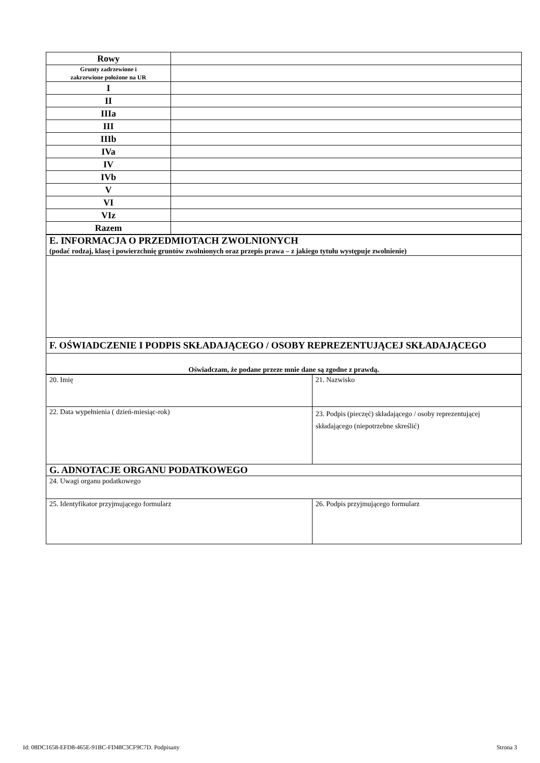| Rowy | |
| Grunty zadrzewione i zakrzewione położone na UR | |
| I | |
| II | |
| IIIa | |
| III | |
| IIIb | |
| IVa | |
| IV | |
| IVb | |
| V | |
| VI | |
| VIz | |
| Razem | |
| E. INFORMACJA O PRZEDMIOTACH ZWOLNIONYCH (podać rodzaj, klasę i powierzchnię gruntów zwolnionych oraz przepis prawa – z jakiego tytułu występuje zwolnienie) |
| F. OŚWIADCZENIE I PODPIS SKŁADAJĄCEGO / OSOBY REPREZENTUJĄCEJ SKŁADAJĄCEGO |
| Oświadczam, że podane przeze mnie dane są zgodne z prawdą. |
| 20. Imię | 21. Nazwisko |
| 22. Data wypełnienia ( dzień-miesiąc-rok) | 23. Podpis (pieczęć) składającego / osoby reprezentującej składającego (niepotrzebne skreślić) |
| G. ADNOTACJE ORGANU PODATKOWEGO | |
| 24. Uwagi organu podatkowego | |
| 25. Identyfikator przyjmującego formularz | 26. Podpis przyjmującego formularz |
Id: 08DC1658-EFD8-465E-91BC-FD48C3CF9C7D. Podpisany Strona 3